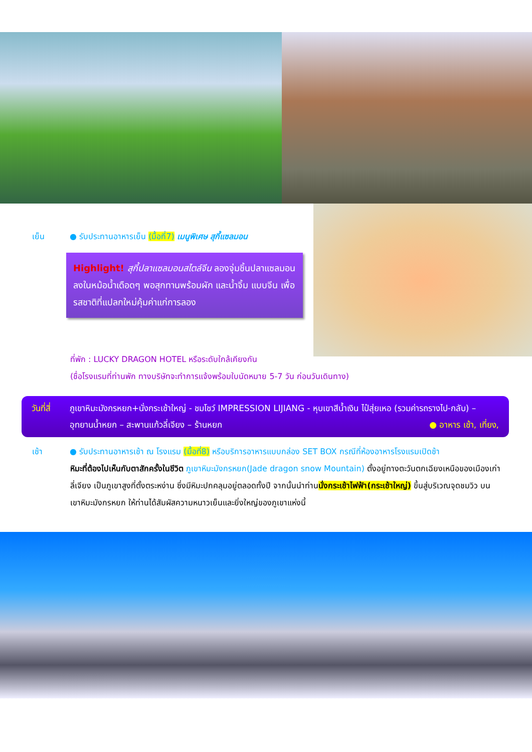เย็น ● รับประทานอาหารเย็น (มื้อที่7) เมนูพิเศษ สุกี้แซลมอน
Highlight! สุกี้ปลาแซลมอนสไตล์จีน ลองจุ่มชิ้นปลาแซลมอนลงในหม้อน้ำเดือดๆ พอสุกทานพร้อมผัก และน้ำจิ้ม แบบจีน เพื่อรสชาติที่แปลกใหม่คุ้มค่าแก่การลอง
ที่พัก : LUCKY DRAGON HOTEL หรือระดับใกล้เคียงกัน
(ชื่อโรงแรมที่ท่านพัก ทางบริษัทจะทำการแจ้งพร้อมใบนัดหมาย 5-7 วัน ก่อนวันเดินทาง)
วันที่สี่
ภูเขาหิมะมังกรหยก+นั่งกระเช้าใหญ่ - ชมโชว์ IMPRESSION LIJIANG - หุบเขาสีน้ำเงิน ไป๋สุ่ยเหอ (รวมค่ารถรางไป-กลับ) – อุทยานน้ำหยก – สะพานแก้วลี่เจียง – ร้านหยก ● อาหาร เช้า, เที่ยง,
เช้า ● รับประทานอาหารเช้า ณ โรงแรม (มื้อที่8) หรือบริการอาหารแบบกล่อง SET BOX กรณีที่ห้องอาหารโรงแรมเปิดช้า
หิมะที่ต้องไปเห็นกับตาสักครั้งในชีวิต ภูเขาหิมะมังกรหยก(Jade dragon snow Mountain) ตั้งอยู่ทางตะวันตกเฉียงเหนือของเมืองเก่าลี่เจียง เป็นภูเขาสูงที่ตั้งตระหง่าน ซึ่งมีหิมะปกคลุมอยู่ตลอดทั้งปี จากนั้นนำท่านนั่งกระเช้าไฟฟ้า(กระเช้าใหญ่) ขึ้นสู่บริเวณจุดชมวิว บนเขาหิมะมังกรหยก ให้ท่านได้สัมผัสความหนาวเย็นและยิ่งใหญ่ของภูเขาแห่งนี้